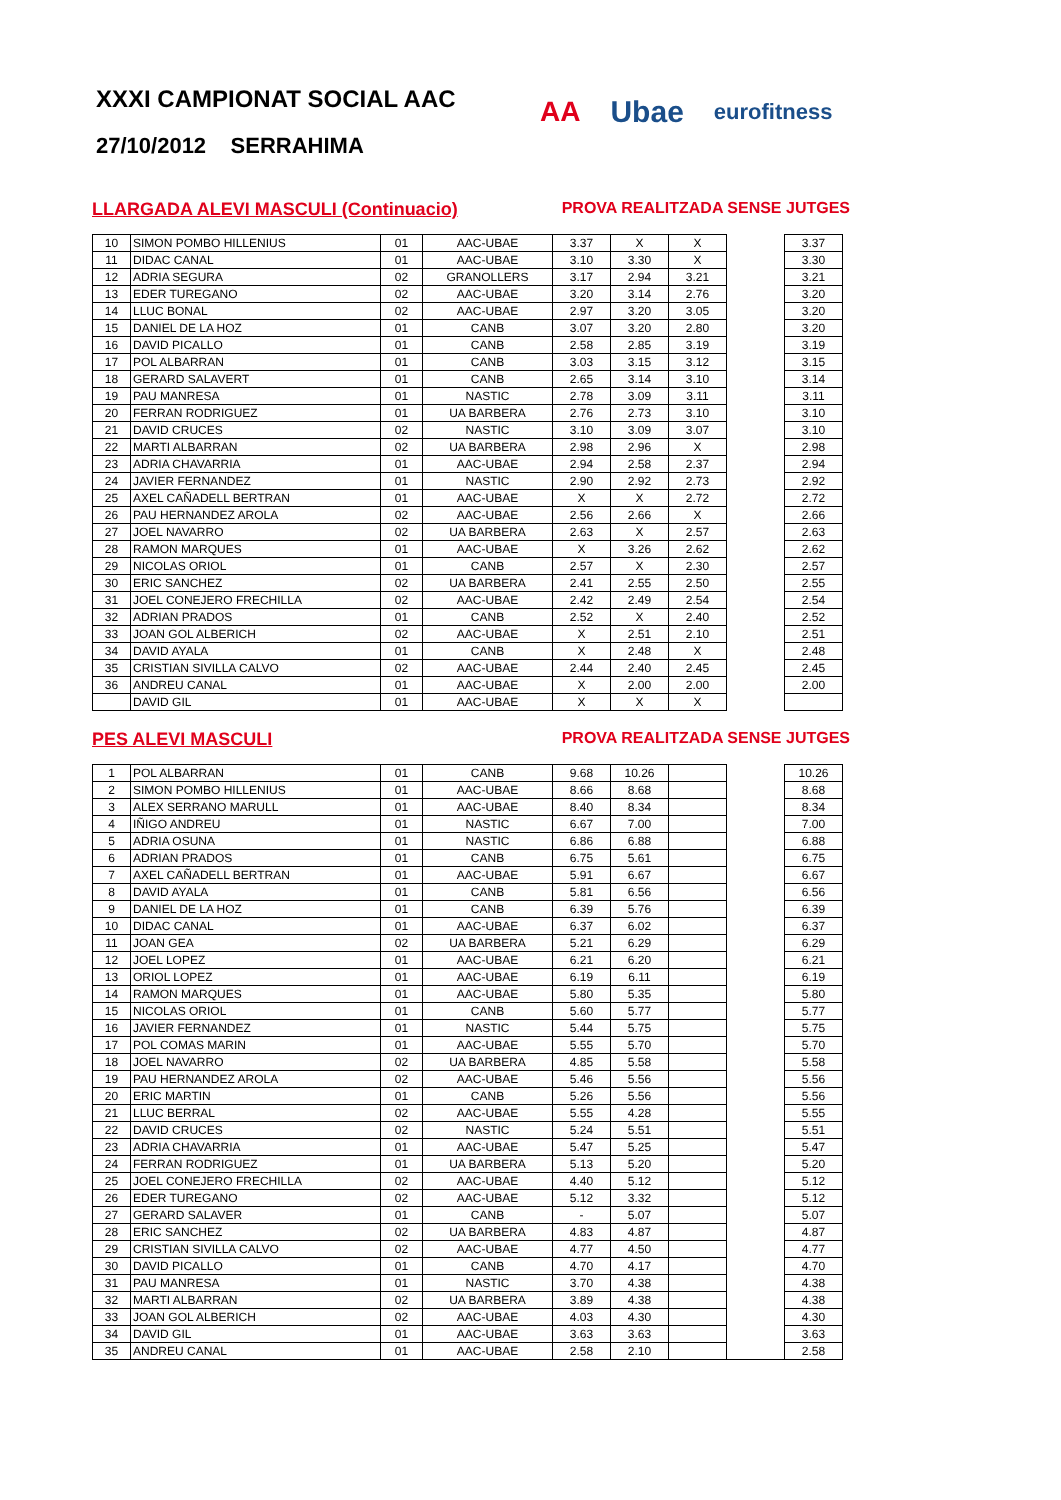XXXI CAMPIONAT SOCIAL AAC
27/10/2012 SERRAHIMA
AA Ubae eurofitness
LLARGADA ALEVI MASCULI (Continuacio) PROVA REALITZADA SENSE JUTGES
| 10 | SIMON POMBO HILLENIUS | 01 | AAC-UBAE | 3.37 | X | X | | 3.37 |
| 11 | DIDAC CANAL | 01 | AAC-UBAE | 3.10 | 3.30 | X | | 3.30 |
| 12 | ADRIA SEGURA | 02 | GRANOLLERS | 3.17 | 2.94 | 3.21 | | 3.21 |
| 13 | EDER TUREGANO | 02 | AAC-UBAE | 3.20 | 3.14 | 2.76 | | 3.20 |
| 14 | LLUC BONAL | 02 | AAC-UBAE | 2.97 | 3.20 | 3.05 | | 3.20 |
| 15 | DANIEL DE LA HOZ | 01 | CANB | 3.07 | 3.20 | 2.80 | | 3.20 |
| 16 | DAVID PICALLO | 01 | CANB | 2.58 | 2.85 | 3.19 | | 3.19 |
| 17 | POL ALBARRAN | 01 | CANB | 3.03 | 3.15 | 3.12 | | 3.15 |
| 18 | GERARD SALAVERT | 01 | CANB | 2.65 | 3.14 | 3.10 | | 3.14 |
| 19 | PAU MANRESA | 01 | NASTIC | 2.78 | 3.09 | 3.11 | | 3.11 |
| 20 | FERRAN RODRIGUEZ | 01 | UA BARBERA | 2.76 | 2.73 | 3.10 | | 3.10 |
| 21 | DAVID CRUCES | 02 | NASTIC | 3.10 | 3.09 | 3.07 | | 3.10 |
| 22 | MARTI ALBARRAN | 02 | UA BARBERA | 2.98 | 2.96 | X | | 2.98 |
| 23 | ADRIA CHAVARRIA | 01 | AAC-UBAE | 2.94 | 2.58 | 2.37 | | 2.94 |
| 24 | JAVIER FERNANDEZ | 01 | NASTIC | 2.90 | 2.92 | 2.73 | | 2.92 |
| 25 | AXEL CAÑADELL BERTRAN | 01 | AAC-UBAE | X | X | 2.72 | | 2.72 |
| 26 | PAU HERNANDEZ AROLA | 02 | AAC-UBAE | 2.56 | 2.66 | X | | 2.66 |
| 27 | JOEL NAVARRO | 02 | UA BARBERA | 2.63 | X | 2.57 | | 2.63 |
| 28 | RAMON MARQUES | 01 | AAC-UBAE | X | 3.26 | 2.62 | | 2.62 |
| 29 | NICOLAS ORIOL | 01 | CANB | 2.57 | X | 2.30 | | 2.57 |
| 30 | ERIC SANCHEZ | 02 | UA BARBERA | 2.41 | 2.55 | 2.50 | | 2.55 |
| 31 | JOEL CONEJERO FRECHILLA | 02 | AAC-UBAE | 2.42 | 2.49 | 2.54 | | 2.54 |
| 32 | ADRIAN PRADOS | 01 | CANB | 2.52 | X | 2.40 | | 2.52 |
| 33 | JOAN GOL ALBERICH | 02 | AAC-UBAE | X | 2.51 | 2.10 | | 2.51 |
| 34 | DAVID AYALA | 01 | CANB | X | 2.48 | X | | 2.48 |
| 35 | CRISTIAN SIVILLA CALVO | 02 | AAC-UBAE | 2.44 | 2.40 | 2.45 | | 2.45 |
| 36 | ANDREU CANAL | 01 | AAC-UBAE | X | 2.00 | 2.00 | | 2.00 |
| | DAVID GIL | 01 | AAC-UBAE | X | X | X | | |
PES ALEVI MASCULI PROVA REALITZADA SENSE JUTGES
| 1 | POL ALBARRAN | 01 | CANB | 9.68 | 10.26 | | | 10.26 |
| 2 | SIMON POMBO HILLENIUS | 01 | AAC-UBAE | 8.66 | 8.68 | | | 8.68 |
| 3 | ALEX SERRANO MARULL | 01 | AAC-UBAE | 8.40 | 8.34 | | | 8.34 |
| 4 | IÑIGO ANDREU | 01 | NASTIC | 6.67 | 7.00 | | | 7.00 |
| 5 | ADRIA OSUNA | 01 | NASTIC | 6.86 | 6.88 | | | 6.88 |
| 6 | ADRIAN PRADOS | 01 | CANB | 6.75 | 5.61 | | | 6.75 |
| 7 | AXEL CAÑADELL BERTRAN | 01 | AAC-UBAE | 5.91 | 6.67 | | | 6.67 |
| 8 | DAVID AYALA | 01 | CANB | 5.81 | 6.56 | | | 6.56 |
| 9 | DANIEL DE LA HOZ | 01 | CANB | 6.39 | 5.76 | | | 6.39 |
| 10 | DIDAC CANAL | 01 | AAC-UBAE | 6.37 | 6.02 | | | 6.37 |
| 11 | JOAN GEA | 02 | UA BARBERA | 5.21 | 6.29 | | | 6.29 |
| 12 | JOEL LOPEZ | 01 | AAC-UBAE | 6.21 | 6.20 | | | 6.21 |
| 13 | ORIOL LOPEZ | 01 | AAC-UBAE | 6.19 | 6.11 | | | 6.19 |
| 14 | RAMON MARQUES | 01 | AAC-UBAE | 5.80 | 5.35 | | | 5.80 |
| 15 | NICOLAS ORIOL | 01 | CANB | 5.60 | 5.77 | | | 5.77 |
| 16 | JAVIER FERNANDEZ | 01 | NASTIC | 5.44 | 5.75 | | | 5.75 |
| 17 | POL COMAS MARIN | 01 | AAC-UBAE | 5.55 | 5.70 | | | 5.70 |
| 18 | JOEL NAVARRO | 02 | UA BARBERA | 4.85 | 5.58 | | | 5.58 |
| 19 | PAU HERNANDEZ AROLA | 02 | AAC-UBAE | 5.46 | 5.56 | | | 5.56 |
| 20 | ERIC MARTIN | 01 | CANB | 5.26 | 5.56 | | | 5.56 |
| 21 | LLUC BERRAL | 02 | AAC-UBAE | 5.55 | 4.28 | | | 5.55 |
| 22 | DAVID CRUCES | 02 | NASTIC | 5.24 | 5.51 | | | 5.51 |
| 23 | ADRIA CHAVARRIA | 01 | AAC-UBAE | 5.47 | 5.25 | | | 5.47 |
| 24 | FERRAN RODRIGUEZ | 01 | UA BARBERA | 5.13 | 5.20 | | | 5.20 |
| 25 | JOEL CONEJERO FRECHILLA | 02 | AAC-UBAE | 4.40 | 5.12 | | | 5.12 |
| 26 | EDER TUREGANO | 02 | AAC-UBAE | 5.12 | 3.32 | | | 5.12 |
| 27 | GERARD SALAVER | 01 | CANB | - | 5.07 | | | 5.07 |
| 28 | ERIC SANCHEZ | 02 | UA BARBERA | 4.83 | 4.87 | | | 4.87 |
| 29 | CRISTIAN SIVILLA CALVO | 02 | AAC-UBAE | 4.77 | 4.50 | | | 4.77 |
| 30 | DAVID PICALLO | 01 | CANB | 4.70 | 4.17 | | | 4.70 |
| 31 | PAU MANRESA | 01 | NASTIC | 3.70 | 4.38 | | | 4.38 |
| 32 | MARTI ALBARRAN | 02 | UA BARBERA | 3.89 | 4.38 | | | 4.38 |
| 33 | JOAN GOL ALBERICH | 02 | AAC-UBAE | 4.03 | 4.30 | | | 4.30 |
| 34 | DAVID GIL | 01 | AAC-UBAE | 3.63 | 3.63 | | | 3.63 |
| 35 | ANDREU CANAL | 01 | AAC-UBAE | 2.58 | 2.10 | | | 2.58 |